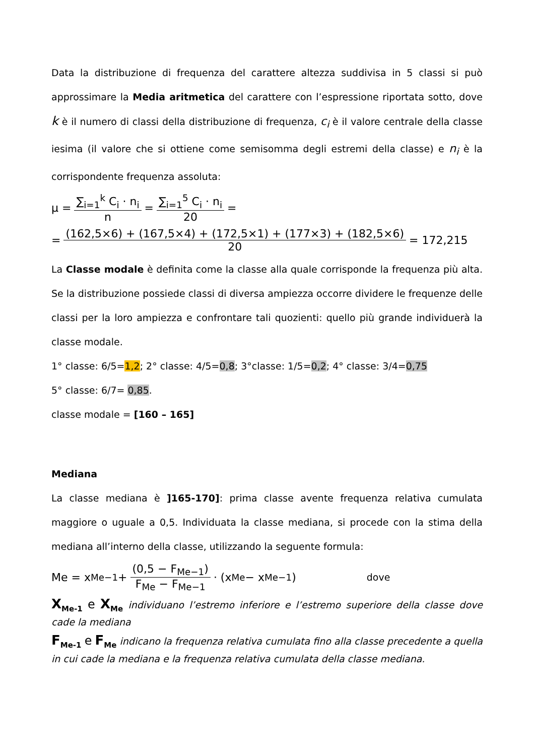Data la distribuzione di frequenza del carattere altezza suddivisa in 5 classi si può approssimare la Media aritmetica del carattere con l’espressione riportata sotto, dove k è il numero di classi della distribuzione di frequenza, c<sub>i</sub> è il valore centrale della classe iesima (il valore che si ottiene come semisomma degli estremi della classe) e n<sub>i</sub> è la corrispondente frequenza assoluta:
μ = ∑<sub>i=1</sub><sup>k</sup> C<sub>i</sub> · n<sub>i</sub> n = ∑<sub>i=1</sub><sup>5</sup> C<sub>i</sub> · n<sub>i</sub> 20 =
= (162,5×6) + (167,5×4) + (172,5×1) + (177×3) + (182,5×6) 20 = 172,215
La Classe modale è definita come la classe alla quale corrisponde la frequenza più alta. Se la distribuzione possiede classi di diversa ampiezza occorre dividere le frequenze delle classi per la loro ampiezza e confrontare tali quozienti: quello più grande individuerà la classe modale.
1° classe: 6/5=1,2; 2° classe: 4/5=0,8; 3°classe: 1/5=0,2; 4° classe: 3/4=0,75
5° classe: 6/7= 0,85.
classe modale = [160 – 165]
Mediana
La classe mediana è ]165-170]: prima classe avente frequenza relativa cumulata maggiore o uguale a 0,5. Individuata la classe mediana, si procede con la stima della mediana all’interno della classe, utilizzando la seguente formula:
Me = x<sub>Me−1</sub> + (0,5 − F<sub>Me−1</sub>) F<sub>Me</sub> − F<sub>Me−1</sub> · (x<sub>Me</sub> − x<sub>Me−1</sub>) dove
X<sub>Me-1</sub> e X<sub>Me</sub> individuano l’estremo inferiore e l’estremo superiore della classe dove cade la mediana
F<sub>Me-1</sub> e F<sub>Me</sub> indicano la frequenza relativa cumulata fino alla classe precedente a quella in cui cade la mediana e la frequenza relativa cumulata della classe mediana.